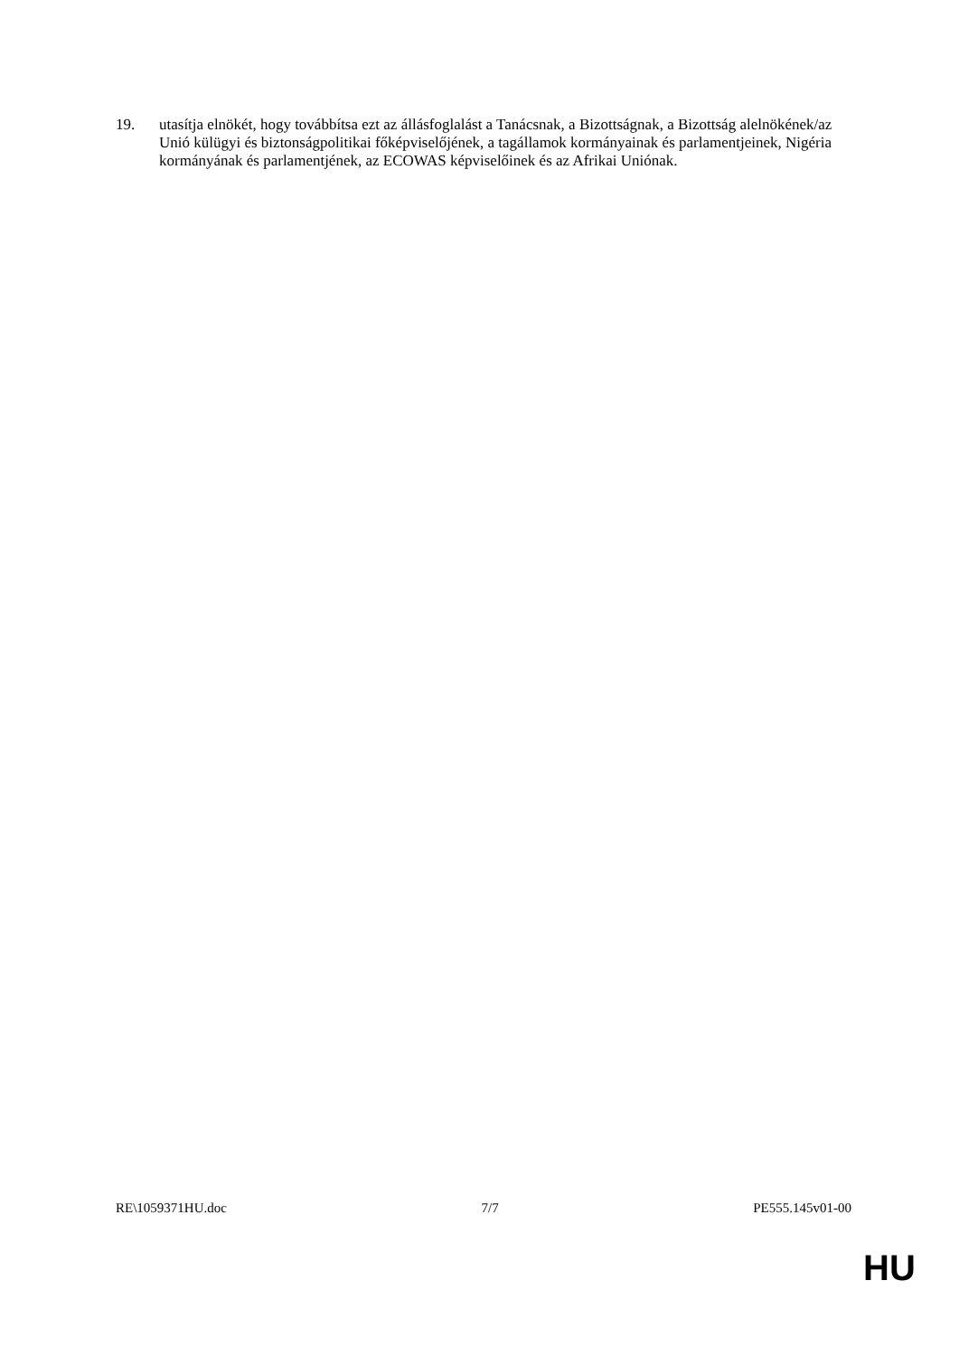19. utasítja elnökét, hogy továbbítsa ezt az állásfoglalást a Tanácsnak, a Bizottságnak, a Bizottság alelnökének/az Unió külügyi és biztonságpolitikai főképviselőjének, a tagállamok kormányainak és parlamentjeinek, Nigéria kormányának és parlamentjének, az ECOWAS képviselőinek és az Afrikai Uniónak.
RE\1059371HU.doc 7/7 PE555.145v01-00
HU